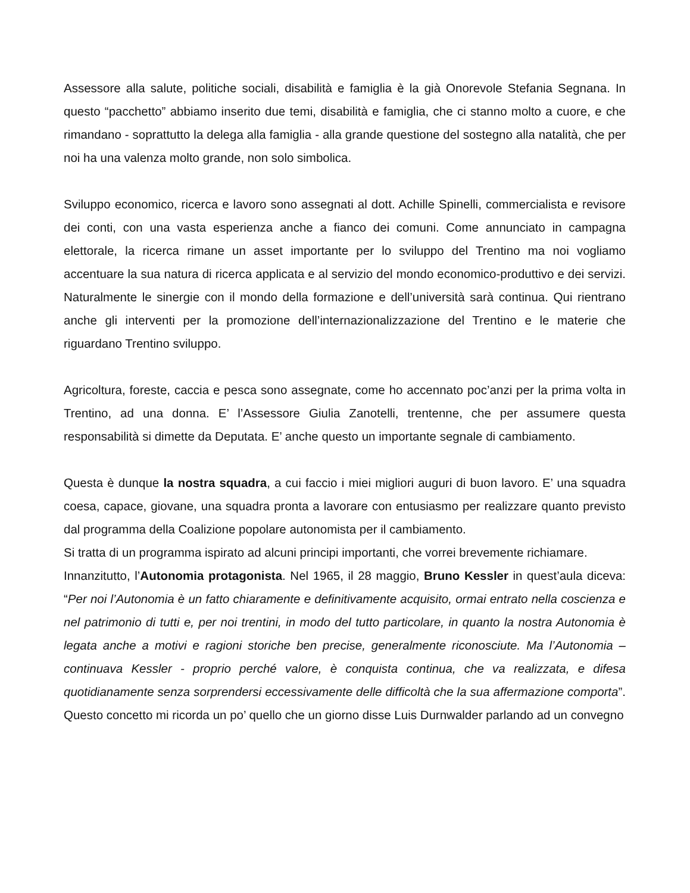Assessore alla salute, politiche sociali, disabilità e famiglia è la già Onorevole Stefania Segnana. In questo “pacchetto” abbiamo inserito due temi, disabilità e famiglia, che ci stanno molto a cuore, e che rimandano - soprattutto la delega alla famiglia - alla grande questione del sostegno alla natalità, che per noi ha una valenza molto grande, non solo simbolica.
Sviluppo economico, ricerca e lavoro sono assegnati al dott. Achille Spinelli, commercialista e revisore dei conti, con una vasta esperienza anche a fianco dei comuni. Come annunciato in campagna elettorale, la ricerca rimane un asset importante per lo sviluppo del Trentino ma noi vogliamo accentuare la sua natura di ricerca applicata e al servizio del mondo economico-produttivo e dei servizi. Naturalmente le sinergie con il mondo della formazione e dell’università sarà continua. Qui rientrano anche gli interventi per la promozione dell’internazionalizzazione del Trentino e le materie che riguardano Trentino sviluppo.
Agricoltura, foreste, caccia e pesca sono assegnate, come ho accennato poc’anzi per la prima volta in Trentino, ad una donna. E’ l’Assessore Giulia Zanotelli, trentenne, che per assumere questa responsabilità si dimette da Deputata. E’ anche questo un importante segnale di cambiamento.
Questa è dunque la nostra squadra, a cui faccio i miei migliori auguri di buon lavoro. E’ una squadra coesa, capace, giovane, una squadra pronta a lavorare con entusiasmo per realizzare quanto previsto dal programma della Coalizione popolare autonomista per il cambiamento.
Si tratta di un programma ispirato ad alcuni principi importanti, che vorrei brevemente richiamare.
Innanzitutto, l’Autonomia protagonista. Nel 1965, il 28 maggio, Bruno Kessler in quest’aula diceva: “Per noi l’Autonomia è un fatto chiaramente e definitivamente acquisito, ormai entrato nella coscienza e nel patrimonio di tutti e, per noi trentini, in modo del tutto particolare, in quanto la nostra Autonomia è legata anche a motivi e ragioni storiche ben precise, generalmente riconosciute. Ma l’Autonomia – continuava Kessler - proprio perché valore, è conquista continua, che va realizzata, e difesa quotidianamente senza sorprendersi eccessivamente delle difficoltà che la sua affermazione comporta”. Questo concetto mi ricorda un po’ quello che un giorno disse Luis Durnwalder parlando ad un convegno